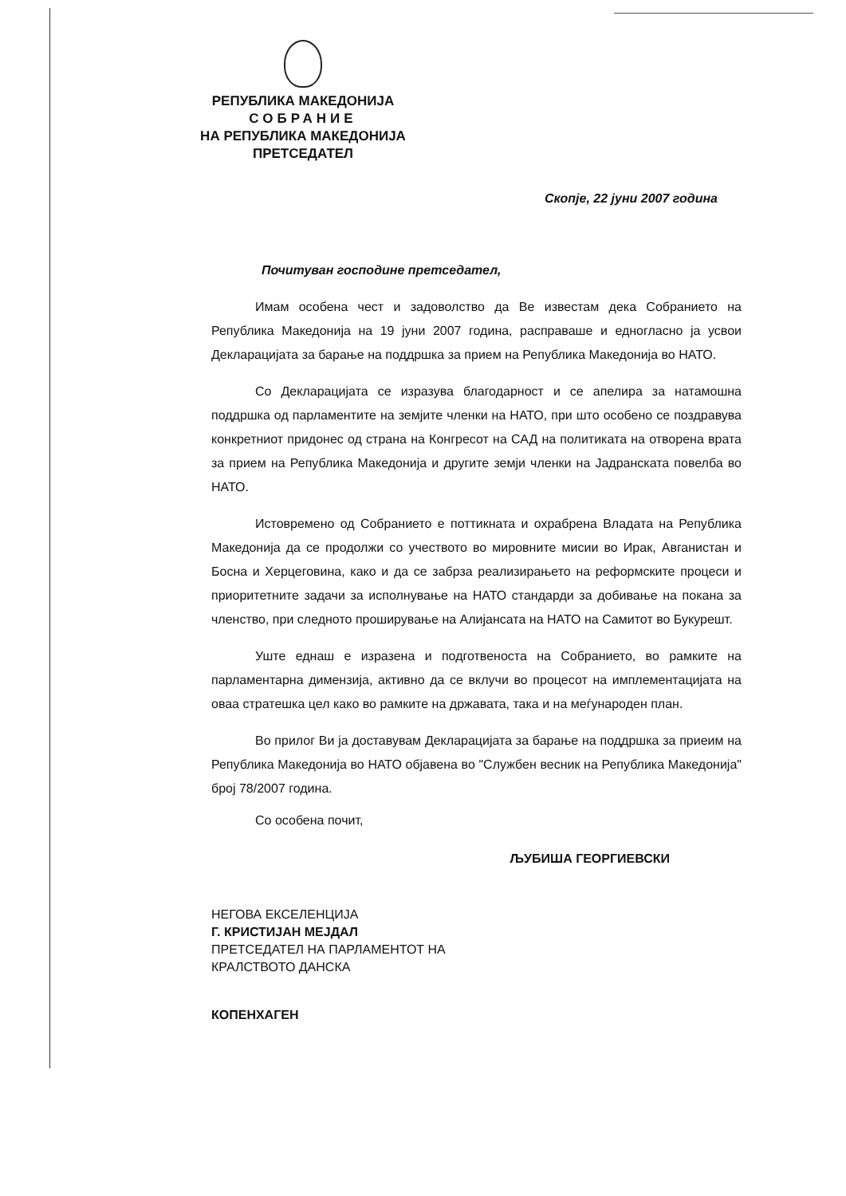РЕПУБЛИКА МАКЕДОНИЈА
СОБРАНИЕ
НА РЕПУБЛИКА МАКЕДОНИЈА
ПРЕТСЕДАТЕЛ
Скопје, 22 јуни 2007 година
Почитуван господине претседател,
Имам особена чест и задоволство да Ве известам дека Собранието на Република Македонија на 19 јуни 2007 година, расправаше и едногласно ја усвои Декларацијата за барање на поддршка за прием на Република Македонија во НАТО.
Со Декларацијата се изразува благодарност и се апелира за натамошна поддршка од парламентите на земјите членки на НАТО, при што особено се поздравува конкретниот придонес од страна на Конгресот на САД на политиката на отворена врата за прием на Република Македонија и другите земји членки на Јадранската повелба во НАТО.
Истовремено од Собранието е поттикната и охрабрена Владата на Република Македонија да се продолжи со учеството во мировните мисии во Ирак, Авганистан и Босна и Херцеговина, како и да се забрза реализирањето на реформските процеси и приоритетните задачи за исполнување на НАТО стандарди за добивање на покана за членство, при следното проширување на Алијансата на НАТО на Самитот во Букурешт.
Уште еднаш е изразена и подготвеноста на Собранието, во рамките на парламентарна димензија, активно да се вклучи во процесот на имплементацијата на оваа стратешка цел како во рамките на државата, така и на меѓународен план.
Во прилог Ви ја доставувам Декларацијата за барање на поддршка за приеим на Република Македонија во НАТО објавена во "Службен весник на Република Македонија" број 78/2007 година.
Со особена почит,
ЉУБИША ГЕОРГИЕВСКИ
НЕГОВА ЕКСЕЛЕНЦИЈА
Г. КРИСТИЈАН МЕЈДАЛ
ПРЕТСЕДАТЕЛ НА ПАРЛАМЕНТОТ НА
КРАЛСТВОТО ДАНСКА
КОПЕНХАГЕН